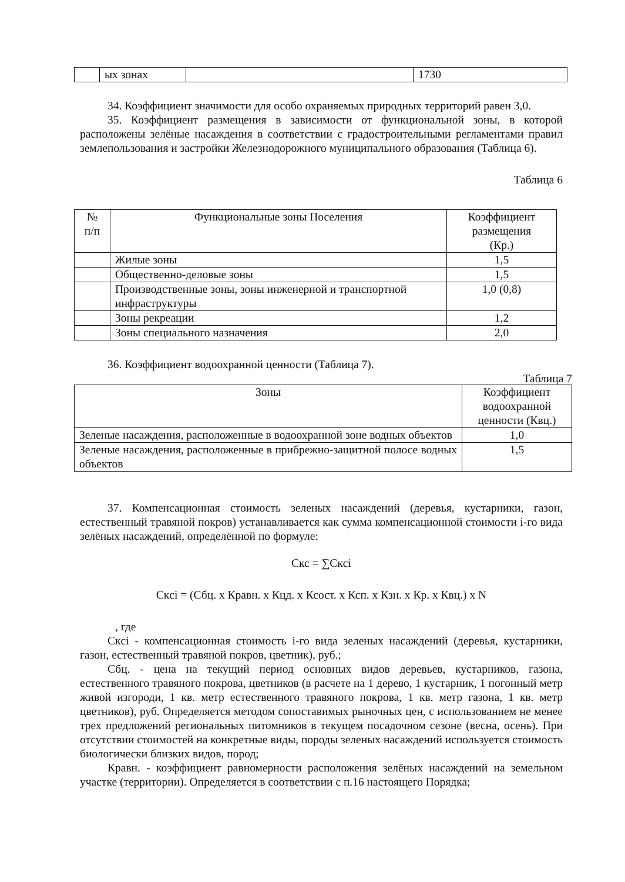| | ых зонах | | 1730 |
34. Коэффициент значимости для особо охраняемых природных территорий равен 3,0.
35. Коэффициент размещения в зависимости от функциональной зоны, в которой расположены зелёные насаждения в соответствии с градостроительными регламентами правил землепользования и застройки Железнодорожного муниципального образования (Таблица 6).
Таблица 6
| № п/п | Функциональные зоны Поселения | Коэффициент размещения (Кр.) |
| --- | --- | --- |
| | Жилые зоны | 1,5 |
| | Общественно-деловые зоны | 1,5 |
| | Производственные зоны, зоны инженерной и транспортной инфраструктуры | 1,0 (0,8) |
| | Зоны рекреации | 1,2 |
| | Зоны специального назначения | 2,0 |
36. Коэффициент водоохранной ценности (Таблица 7).
Таблица 7
| Зоны | Коэффициент водоохранной ценности (Квц.) |
| --- | --- |
| Зеленые насаждения, расположенные в водоохранной зоне водных объектов | 1,0 |
| Зеленые насаждения, расположенные в прибрежно-защитной полосе водных объектов | 1,5 |
37. Компенсационная стоимость зеленых насаждений (деревья, кустарники, газон, естественный травяной покров) устанавливается как сумма компенсационной стоимости i-го вида зелёных насаждений, определённой по формуле:
Скс = ∑Cкci
Скci = (Сбц. x Кравн. x Кцд. x Ксост. x Ксп. x Кзн. x Кр. x Квц.) x N
, где
Скci - компенсационная стоимость i-го вида зеленых насаждений (деревья, кустарники, газон, естественный травяной покров, цветник), руб.;
Сбц. - цена на текущий период основных видов деревьев, кустарников, газона, естественного травяного покрова, цветников (в расчете на 1 дерево, 1 кустарник, 1 погонный метр живой изгороди, 1 кв. метр естественного травяного покрова, 1 кв. метр газона, 1 кв. метр цветников), руб. Определяется методом сопоставимых рыночных цен, с использованием не менее трех предложений региональных питомников в текущем посадочном сезоне (весна, осень). При отсутствии стоимостей на конкретные виды, породы зеленых насаждений используется стоимость биологически близких видов, пород;
Кравн. - коэффициент равномерности расположения зелёных насаждений на земельном участке (территории). Определяется в соответствии с п.16 настоящего Порядка;